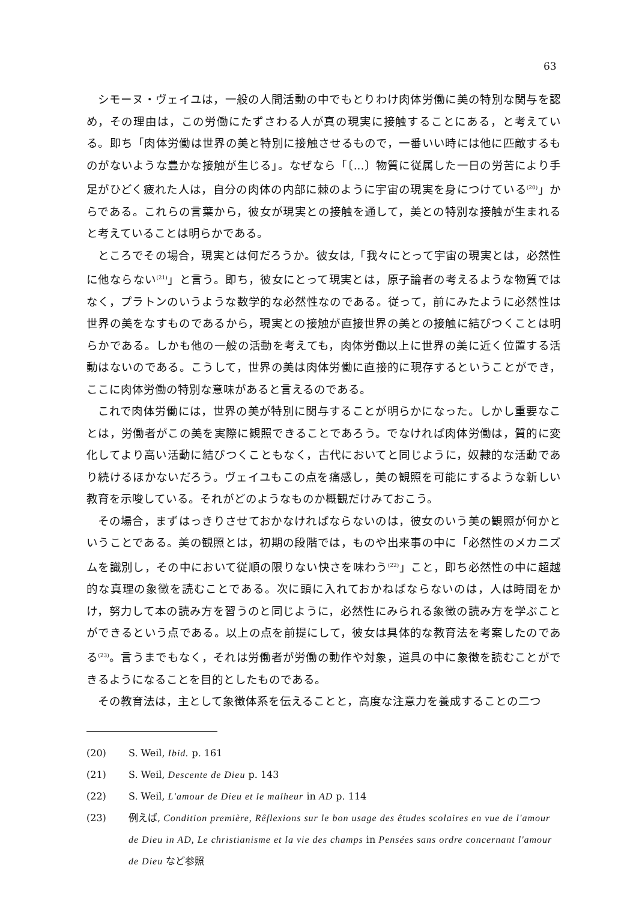63
シモーヌ・ヴェイユは，一般の人間活動の中でもとりわけ肉体労働に美の特別な関与を認め，その理由は，この労働にたずさわる人が真の現実に接触することにある，と考えている。即ち「肉体労働は世界の美と特別に接触させるもので，一番いい時には他に匹敵するものがないような豊かな接触が生じる」。なぜなら「〔...〕物質に従属した一日の労苦により手足がひどく疲れた人は，自分の肉体の内部に棘のように宇宙の現実を身につけている<sup>(20)</sup>」からである。これらの言葉から，彼女が現実との接触を通して，美との特別な接触が生まれると考えていることは明らかである。
ところでその場合，現実とは何だろうか。彼女は,「我々にとって宇宙の現実とは，必然性に他ならない<sup>(21)</sup>」と言う。即ち，彼女にとって現実とは，原子論者の考えるような物質ではなく，プラトンのいうような数学的な必然性なのである。従って，前にみたように必然性は世界の美をなすものであるから，現実との接触が直接世界の美との接触に結びつくことは明らかである。しかも他の一般の活動を考えても，肉体労働以上に世界の美に近く位置する活動はないのである。こうして，世界の美は肉体労働に直接的に現存するということができ，ここに肉体労働の特別な意味があると言えるのである。
これで肉体労働には，世界の美が特別に関与することが明らかになった。しかし重要なことは，労働者がこの美を実際に観照できることであろう。でなければ肉体労働は，質的に変化してより高い活動に結びつくこともなく，古代においてと同じように，奴隷的な活動であり続けるほかないだろう。ヴェイユもこの点を痛感し，美の観照を可能にするような新しい教育を示唆している。それがどのようなものか概観だけみておこう。
その場合，まずはっきりさせておかなければならないのは，彼女のいう美の観照が何かということである。美の観照とは，初期の段階では，ものや出来事の中に「必然性のメカニズムを識別し，その中において従順の限りない快さを味わう<sup>(22)</sup>」こと，即ち必然性の中に超越的な真理の象徴を読むことである。次に頭に入れておかねばならないのは，人は時間をかけ，努力して本の読み方を習うのと同じように，必然性にみられる象徴の読み方を学ぶことができるという点である。以上の点を前提にして，彼女は具体的な教育法を考案したのである<sup>(23)</sup>。言うまでもなく，それは労働者が労働の動作や対象，道具の中に象徴を読むことができるようになることを目的としたものである。
その教育法は，主として象徴体系を伝えることと，高度な注意力を養成することの二つ
(20) S. Weil, Ibid. p. 161
(21) S. Weil, Descente de Dieu p. 143
(22) S. Weil, L'amour de Dieu et le malheur in AD p. 114
(23) 例えば, Condition première, Rêflexions sur le bon usage des êtudes scolaires en vue de l'amour de Dieu in AD, Le christianisme et la vie des champs in Pensées sans ordre concernant l'amour de Dieu など参照